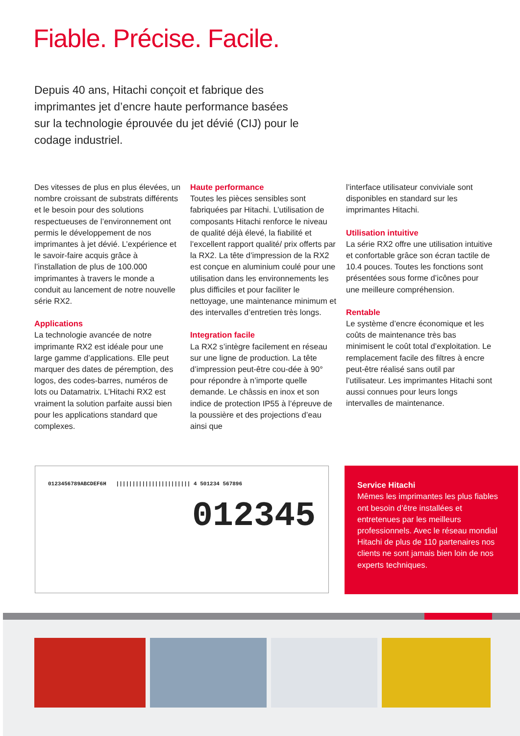Fiable. Précise. Facile.
Depuis 40 ans, Hitachi conçoit et fabrique des imprimantes jet d’encre haute performance basées sur la technologie éprouvée du jet dévié (CIJ) pour le codage industriel.
Des vitesses de plus en plus élevées, un nombre croissant de substrats différents et le besoin pour des solutions respectueuses de l’environnement ont permis le développement de nos imprimantes à jet dévié. L’expérience et le savoir-faire acquis grâce à l’installation de plus de 100.000 imprimantes à travers le monde a conduit au lancement de notre nouvelle série RX2.
Applications
La technologie avancée de notre imprimante RX2 est idéale pour une large gamme d’applications. Elle peut marquer des dates de péremption, des logos, des codes-barres, numéros de lots ou Datamatrix. L’Hitachi RX2 est vraiment la solution parfaite aussi bien pour les applications standard que complexes.
Haute performance
Toutes les pièces sensibles sont fabriquées par Hitachi. L’utilisation de composants Hitachi renforce le niveau de qualité déjà élevé, la fiabilité et l’excellent rapport qualité/ prix offerts par la RX2. La tête d’impression de la RX2 est conçue en aluminium coulé pour une utilisation dans les environnements les plus difficiles et pour faciliter le nettoyage, une maintenance minimum et des intervalles d’entretien très longs.
Integration facile
La RX2 s’intègre facilement en réseau sur une ligne de production. La tête d’impression peut-être cou-dée à 90° pour répondre à n’importe quelle demande. Le châssis en inox et son indice de protection IP55 à l’épreuve de la poussière et des projections d’eau ainsi que
l’interface utilisateur conviviale sont disponibles en standard sur les imprimantes Hitachi.
Utilisation intuitive
La série RX2 offre une utilisation intuitive et confortable grâce son écran tactile de 10.4 pouces. Toutes les fonctions sont présentées sous forme d’icônes pour une meilleure compréhension.
Rentable
Le système d’encre économique et les coûts de maintenance très bas minimisent le coût total d’exploitation. Le remplacement facile des filtres à encre peut-être réalisé sans outil par l’utilisateur. Les imprimantes Hitachi sont aussi connues pour leurs longs intervalles de maintenance.
0123456789ABCDEF6H ||||||||||||||||||||||| 4 501234 567896
012345
Service Hitachi
Mêmes les imprimantes les plus fiables ont besoin d’être installées et entretenues par les meilleurs professionnels. Avec le réseau mondial Hitachi de plus de 110 partenaires nos clients ne sont jamais bien loin de nos experts techniques.